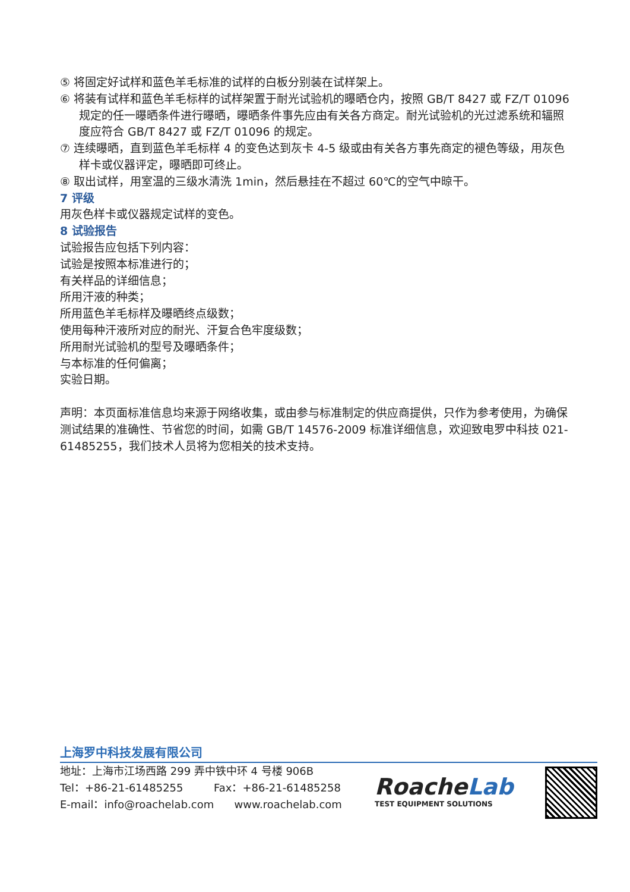⑤ 将固定好试样和蓝色羊毛标准的试样的白板分别装在试样架上。
⑥ 将装有试样和蓝色羊毛标样的试样架置于耐光试验机的曝晒仓内，按照 GB/T 8427 或 FZ/T 01096 规定的任一曝晒条件进行曝晒，曝晒条件事先应由有关各方商定。耐光试验机的光过滤系统和辐照度应符合 GB/T 8427 或 FZ/T 01096 的规定。
⑦ 连续曝晒，直到蓝色羊毛标样 4 的变色达到灰卡 4-5 级或由有关各方事先商定的褪色等级，用灰色样卡或仪器评定，曝晒即可终止。
⑧ 取出试样，用室温的三级水清洗 1min，然后悬挂在不超过 60℃的空气中晾干。
7 评级
用灰色样卡或仪器规定试样的变色。
8 试验报告
试验报告应包括下列内容：
试验是按照本标准进行的；
有关样品的详细信息；
所用汗液的种类；
所用蓝色羊毛标样及曝晒终点级数；
使用每种汗液所对应的耐光、汗复合色牢度级数；
所用耐光试验机的型号及曝晒条件；
与本标准的任何偏离；
实验日期。
声明：本页面标准信息均来源于网络收集，或由参与标准制定的供应商提供，只作为参考使用，为确保测试结果的准确性、节省您的时间，如需 GB/T 14576-2009 标准详细信息，欢迎致电罗中科技 021-61485255，我们技术人员将为您相关的技术支持。
上海罗中科技发展有限公司
地址：上海市江场西路 299 弄中铁中环 4 号楼 906B
Tel：+86-21-61485255 Fax：+86-21-61485258
E-mail：info@roachelab.com www.roachelab.com
RoacheLab
TEST EQUIPMENT SOLUTIONS